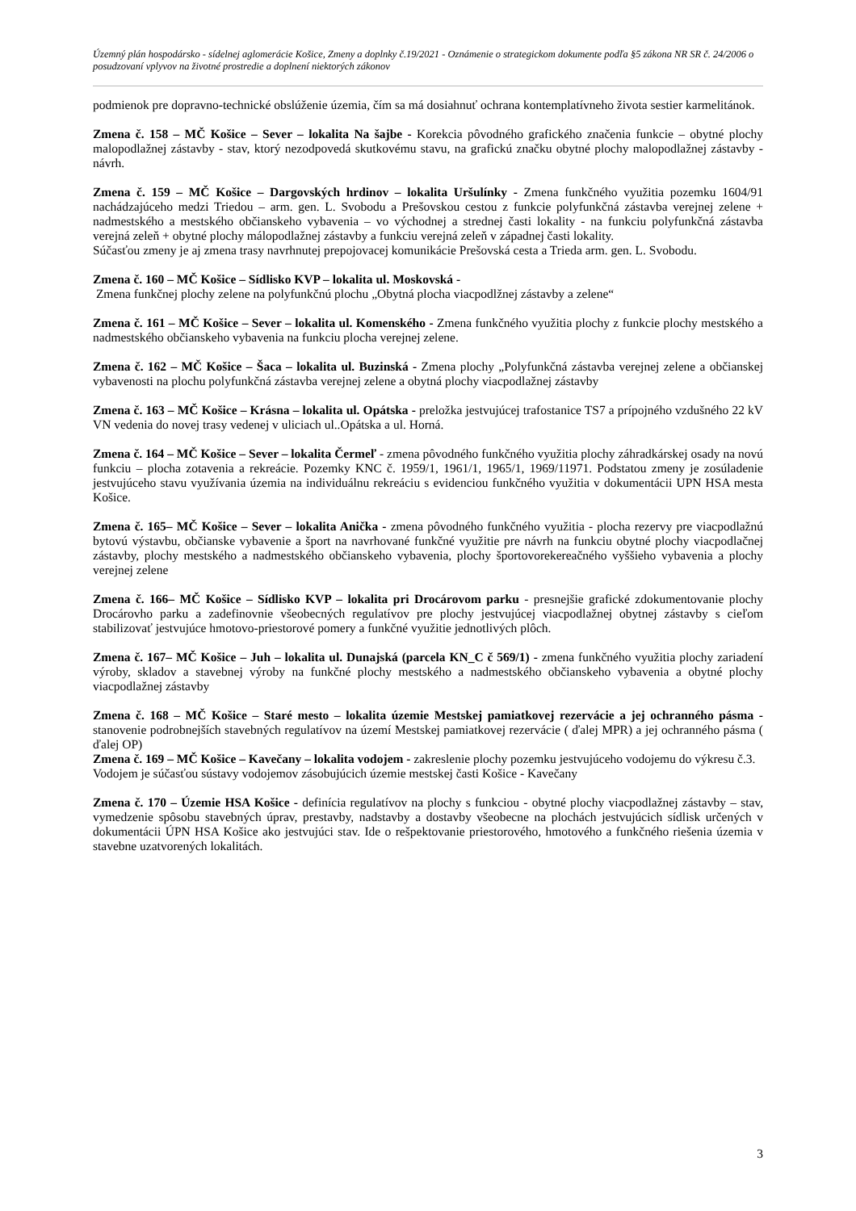Územný plán hospodársko - sídelnej aglomerácie Košice, Zmeny a doplnky č.19/2021 - Oznámenie o strategickom dokumente podľa §5 zákona NR SR č. 24/2006 o posudzovaní vplyvov na životné prostredie a doplnení niektorých zákonov
podmienok pre dopravno-technické obslúženie územia, čím sa má dosiahnuť ochrana kontemplatívneho života sestier karmelitánok.
Zmena č. 158 – MČ Košice – Sever – lokalita Na šajbe - Korekcia pôvodného grafického značenia funkcie – obytné plochy malopodlažnej zástavby - stav, ktorý nezodpovedá skutkovému stavu, na grafickú značku obytné plochy malopodlažnej zástavby - návrh.
Zmena č. 159 – MČ Košice – Dargovských hrdinov – lokalita Uršulínky - Zmena funkčného využitia pozemku 1604/91 nachádzajúceho medzi Triedou – arm. gen. L. Svobodu a Prešovskou cestou z funkcie polyfunkčná zástavba verejnej zelene + nadmestského a mestského občianskeho vybavenia – vo východnej a strednej časti lokality - na funkciu polyfunkčná zástavba verejná zeleň + obytné plochy málopodlažnej zástavby a funkciu verejná zeleň v západnej časti lokality.
Súčasťou zmeny je aj zmena trasy navrhnutej prepojovacej komunikácie Prešovská cesta a Trieda arm. gen. L. Svobodu.
Zmena č. 160 – MČ Košice – Sídlisko KVP – lokalita ul. Moskovská -
Zmena funkčnej plochy zelene na polyfunkčnú plochu „Obytná plocha viacpodlžnej zástavby a zelene“
Zmena č. 161 – MČ Košice – Sever – lokalita ul. Komenského - Zmena funkčného využitia plochy z funkcie plochy mestského a nadmestského občianskeho vybavenia na funkciu plocha verejnej zelene.
Zmena č. 162 – MČ Košice – Šaca – lokalita ul. Buzinská - Zmena plochy „Polyfunkčná zástavba verejnej zelene a občianskej vybavenosti na plochu polyfunkčná zástavba verejnej zelene a obytná plochy viacpodlažnej zástavby
Zmena č. 163 – MČ Košice – Krásna – lokalita ul. Opátska - preložka jestvujúcej trafostanice TS7 a prípojného vzdušného 22 kV VN vedenia do novej trasy vedenej v uliciach ul..Opátska a ul. Horná.
Zmena č. 164 – MČ Košice – Sever – lokalita Čermeľ - zmena pôvodného funkčného využitia plochy záhradkárskej osady na novú funkciu – plocha zotavenia a rekreácie. Pozemky KNC č. 1959/1, 1961/1, 1965/1, 1969/11971. Podstatou zmeny je zosúladenie jestvujúceho stavu využívania územia na individuálnu rekreáciu s evidenciou funkčného využitia v dokumentácii UPN HSA mesta Košice.
Zmena č. 165– MČ Košice – Sever – lokalita Anička - zmena pôvodného funkčného využitia - plocha rezervy pre viacpodlažnú bytovú výstavbu, občianske vybavenie a šport na navrhované funkčné využitie pre návrh na funkciu obytné plochy viacpodlačnej zástavby, plochy mestského a nadmestského občianskeho vybavenia, plochy športovorekereačného vyššieho vybavenia a plochy verejnej zelene
Zmena č. 166– MČ Košice – Sídlisko KVP – lokalita pri Drocárovom parku - presnejšie grafické zdokumentovanie plochy Drocárovho parku a zadefinovnie všeobecných regulatívov pre plochy jestvujúcej viacpodlažnej obytnej zástavby s cieľom stabilizovať jestvujúce hmotovo-priestorové pomery a funkčné využitie jednotlivých plôch.
Zmena č. 167– MČ Košice – Juh – lokalita ul. Dunajská (parcela KN_C č 569/1) - zmena funkčného využitia plochy zariadení výroby, skladov a stavebnej výroby na funkčné plochy mestského a nadmestského občianskeho vybavenia a obytné plochy viacpodlažnej zástavby
Zmena č. 168 – MČ Košice – Staré mesto – lokalita územie Mestskej pamiatkovej rezervácie a jej ochranného pásma - stanovenie podrobnejších stavebných regulatívov na území Mestskej pamiatkovej rezervácie ( ďalej MPR) a jej ochranného pásma ( ďalej OP)
Zmena č. 169 – MČ Košice – Kavečany – lokalita vodojem - zakreslenie plochy pozemku jestvujúceho vodojemu do výkresu č.3.
Vodojem je súčasťou sústavy vodojemov zásobujúcich územie mestskej časti Košice - Kavečany
Zmena č. 170 – Územie HSA Košice - definícia regulatívov na plochy s funkciou - obytné plochy viacpodlažnej zástavby – stav, vymedzenie spôsobu stavebných úprav, prestavby, nadstavby a dostavby všeobecne na plochách jestvujúcich sídlisk určených v dokumentácii ÚPN HSA Košice ako jestvujúci stav. Ide o rešpektovanie priestorového, hmotového a funkčného riešenia územia v stavebne uzatvorených lokalitách.
3